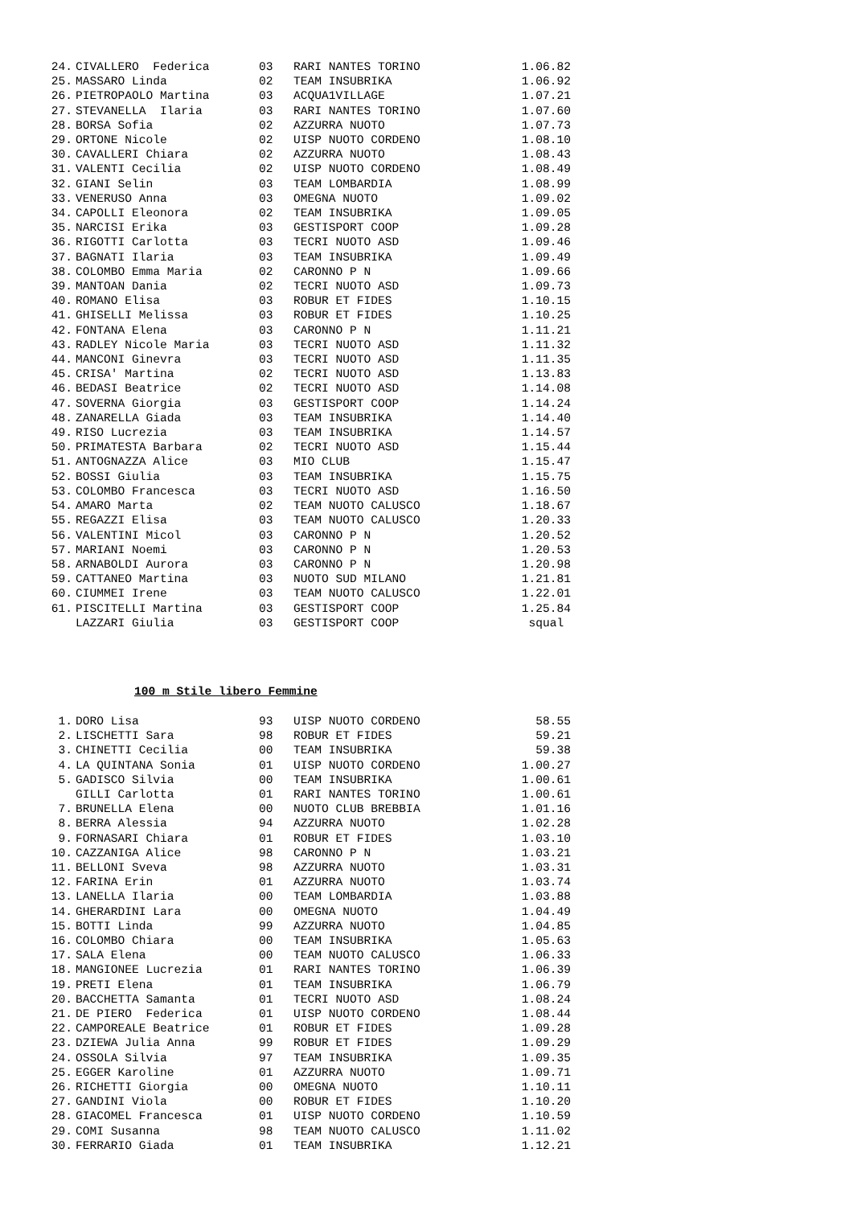| 24. | CIVALLERO Federica | 03 | RARI NANTES TORINO | 1.06.82 |
| 25. | MASSARO Linda | 02 | TEAM INSUBRIKA | 1.06.92 |
| 26. | PIETROPAOLO Martina | 03 | ACQUA1VILLAGE | 1.07.21 |
| 27. | STEVANELLA Ilaria | 03 | RARI NANTES TORINO | 1.07.60 |
| 28. | BORSA Sofia | 02 | AZZURRA NUOTO | 1.07.73 |
| 29. | ORTONE Nicole | 02 | UISP NUOTO CORDENO | 1.08.10 |
| 30. | CAVALLERI Chiara | 02 | AZZURRA NUOTO | 1.08.43 |
| 31. | VALENTI Cecilia | 02 | UISP NUOTO CORDENO | 1.08.49 |
| 32. | GIANI Selin | 03 | TEAM LOMBARDIA | 1.08.99 |
| 33. | VENERUSO Anna | 03 | OMEGNA NUOTO | 1.09.02 |
| 34. | CAPOLLI Eleonora | 02 | TEAM INSUBRIKA | 1.09.05 |
| 35. | NARCISI Erika | 03 | GESTISPORT COOP | 1.09.28 |
| 36. | RIGOTTI Carlotta | 03 | TECRI NUOTO ASD | 1.09.46 |
| 37. | BAGNATI Ilaria | 03 | TEAM INSUBRIKA | 1.09.49 |
| 38. | COLOMBO Emma Maria | 02 | CARONNO P N | 1.09.66 |
| 39. | MANTOAN Dania | 02 | TECRI NUOTO ASD | 1.09.73 |
| 40. | ROMANO Elisa | 03 | ROBUR ET FIDES | 1.10.15 |
| 41. | GHISELLI Melissa | 03 | ROBUR ET FIDES | 1.10.25 |
| 42. | FONTANA Elena | 03 | CARONNO P N | 1.11.21 |
| 43. | RADLEY Nicole Maria | 03 | TECRI NUOTO ASD | 1.11.32 |
| 44. | MANCONI Ginevra | 03 | TECRI NUOTO ASD | 1.11.35 |
| 45. | CRISA' Martina | 02 | TECRI NUOTO ASD | 1.13.83 |
| 46. | BEDASI Beatrice | 02 | TECRI NUOTO ASD | 1.14.08 |
| 47. | SOVERNA Giorgia | 03 | GESTISPORT COOP | 1.14.24 |
| 48. | ZANARELLA Giada | 03 | TEAM INSUBRIKA | 1.14.40 |
| 49. | RISO Lucrezia | 03 | TEAM INSUBRIKA | 1.14.57 |
| 50. | PRIMATESTA Barbara | 02 | TECRI NUOTO ASD | 1.15.44 |
| 51. | ANTOGNAZZA Alice | 03 | MIO CLUB | 1.15.47 |
| 52. | BOSSI Giulia | 03 | TEAM INSUBRIKA | 1.15.75 |
| 53. | COLOMBO Francesca | 03 | TECRI NUOTO ASD | 1.16.50 |
| 54. | AMARO Marta | 02 | TEAM NUOTO CALUSCO | 1.18.67 |
| 55. | REGAZZI Elisa | 03 | TEAM NUOTO CALUSCO | 1.20.33 |
| 56. | VALENTINI Micol | 03 | CARONNO P N | 1.20.52 |
| 57. | MARIANI Noemi | 03 | CARONNO P N | 1.20.53 |
| 58. | ARNABOLDI Aurora | 03 | CARONNO P N | 1.20.98 |
| 59. | CATTANEO Martina | 03 | NUOTO SUD MILANO | 1.21.81 |
| 60. | CIUMMEI Irene | 03 | TEAM NUOTO CALUSCO | 1.22.01 |
| 61. | PISCITELLI Martina | 03 | GESTISPORT COOP | 1.25.84 |
| | LAZZARI Giulia | 03 | GESTISPORT COOP | squal |
100 m Stile libero Femmine
| 1. | DORO Lisa | 93 | UISP NUOTO CORDENO | 58.55 |
| 2. | LISCHETTI Sara | 98 | ROBUR ET FIDES | 59.21 |
| 3. | CHINETTI Cecilia | 00 | TEAM INSUBRIKA | 59.38 |
| 4. | LA QUINTANA Sonia | 01 | UISP NUOTO CORDENO | 1.00.27 |
| 5. | GADISCO Silvia | 00 | TEAM INSUBRIKA | 1.00.61 |
| | GILLI Carlotta | 01 | RARI NANTES TORINO | 1.00.61 |
| 7. | BRUNELLA Elena | 00 | NUOTO CLUB BREBBIA | 1.01.16 |
| 8. | BERRA Alessia | 94 | AZZURRA NUOTO | 1.02.28 |
| 9. | FORNASARI Chiara | 01 | ROBUR ET FIDES | 1.03.10 |
| 10. | CAZZANIGA Alice | 98 | CARONNO P N | 1.03.21 |
| 11. | BELLONI Sveva | 98 | AZZURRA NUOTO | 1.03.31 |
| 12. | FARINA Erin | 01 | AZZURRA NUOTO | 1.03.74 |
| 13. | LANELLA Ilaria | 00 | TEAM LOMBARDIA | 1.03.88 |
| 14. | GHERARDINI Lara | 00 | OMEGNA NUOTO | 1.04.49 |
| 15. | BOTTI Linda | 99 | AZZURRA NUOTO | 1.04.85 |
| 16. | COLOMBO Chiara | 00 | TEAM INSUBRIKA | 1.05.63 |
| 17. | SALA Elena | 00 | TEAM NUOTO CALUSCO | 1.06.33 |
| 18. | MANGIONEE Lucrezia | 01 | RARI NANTES TORINO | 1.06.39 |
| 19. | PRETI Elena | 01 | TEAM INSUBRIKA | 1.06.79 |
| 20. | BACCHETTA Samanta | 01 | TECRI NUOTO ASD | 1.08.24 |
| 21. | DE PIERO Federica | 01 | UISP NUOTO CORDENO | 1.08.44 |
| 22. | CAMPOREALE Beatrice | 01 | ROBUR ET FIDES | 1.09.28 |
| 23. | DZIEWA Julia Anna | 99 | ROBUR ET FIDES | 1.09.29 |
| 24. | OSSOLA Silvia | 97 | TEAM INSUBRIKA | 1.09.35 |
| 25. | EGGER Karoline | 01 | AZZURRA NUOTO | 1.09.71 |
| 26. | RICHETTI Giorgia | 00 | OMEGNA NUOTO | 1.10.11 |
| 27. | GANDINI Viola | 00 | ROBUR ET FIDES | 1.10.20 |
| 28. | GIACOMEL Francesca | 01 | UISP NUOTO CORDENO | 1.10.59 |
| 29. | COMI Susanna | 98 | TEAM NUOTO CALUSCO | 1.11.02 |
| 30. | FERRARIO Giada | 01 | TEAM INSUBRIKA | 1.12.21 |